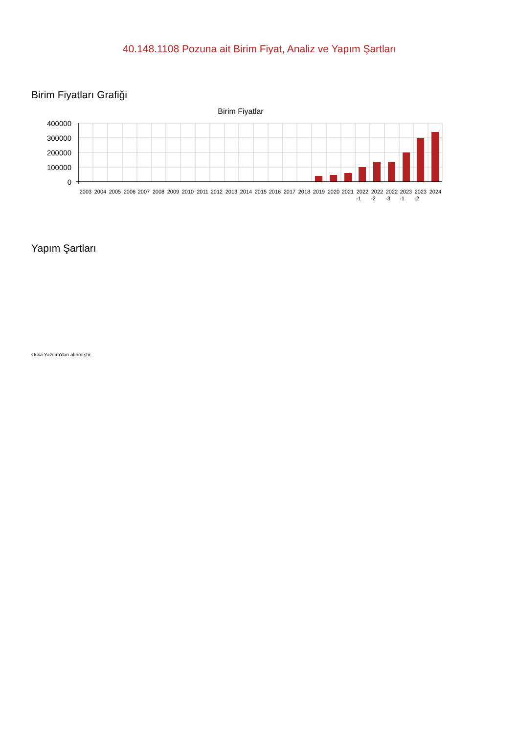40.148.1108 Pozuna ait Birim Fiyat, Analiz ve Yapım Şartları
Birim Fiyatları Grafiği
Birim Fiyatlar
400000
300000
200000
100000
0
2003
2004
2005
2006
2007
2008
2009
2010
2011
2012
2013
2014
2015
2016
2017
2018
2019
2020
2021
2022
2022
2022
2023
2023
2024
-1
-2
-3
-1
-2
Yapım Şartları
Oska Yazılım'dan alınmıştır.